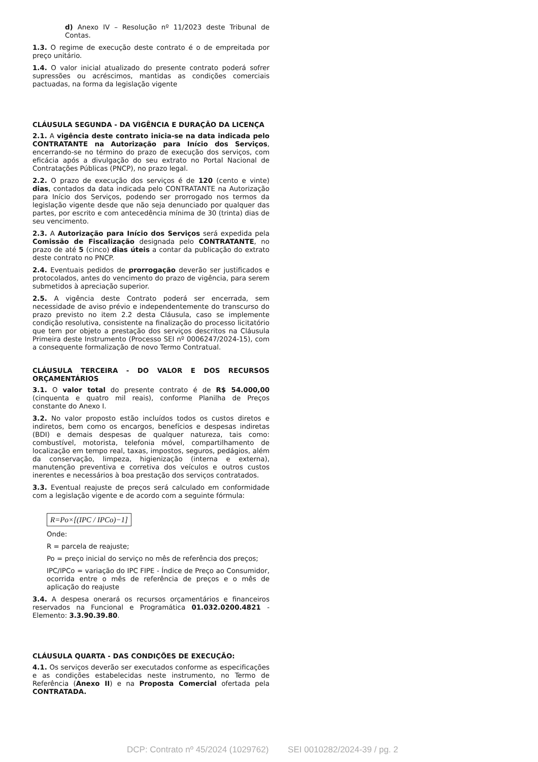d) Anexo IV – Resolução nº 11/2023 deste Tribunal de Contas.
1.3. O regime de execução deste contrato é o de empreitada por preço unitário.
1.4. O valor inicial atualizado do presente contrato poderá sofrer supressões ou acréscimos, mantidas as condições comerciais pactuadas, na forma da legislação vigente
CLÁUSULA SEGUNDA - DA VIGÊNCIA E DURAÇÃO DA LICENÇA
2.1. A vigência deste contrato inicia-se na data indicada pelo CONTRATANTE na Autorização para Início dos Serviços, encerrando-se no término do prazo de execução dos serviços, com eficácia após a divulgação do seu extrato no Portal Nacional de Contratações Públicas (PNCP), no prazo legal.
2.2. O prazo de execução dos serviços é de 120 (cento e vinte) dias, contados da data indicada pelo CONTRATANTE na Autorização para Início dos Serviços, podendo ser prorrogado nos termos da legislação vigente desde que não seja denunciado por qualquer das partes, por escrito e com antecedência mínima de 30 (trinta) dias de seu vencimento.
2.3. A Autorização para Início dos Serviços será expedida pela Comissão de Fiscalização designada pelo CONTRATANTE, no prazo de até 5 (cinco) dias úteis a contar da publicação do extrato deste contrato no PNCP.
2.4. Eventuais pedidos de prorrogação deverão ser justificados e protocolados, antes do vencimento do prazo de vigência, para serem submetidos à apreciação superior.
2.5. A vigência deste Contrato poderá ser encerrada, sem necessidade de aviso prévio e independentemente do transcurso do prazo previsto no item 2.2 desta Cláusula, caso se implemente condição resolutiva, consistente na finalização do processo licitatório que tem por objeto a prestação dos serviços descritos na Cláusula Primeira deste Instrumento (Processo SEI nº 0006247/2024-15), com a consequente formalização de novo Termo Contratual.
CLÁUSULA TERCEIRA - DO VALOR E DOS RECURSOS ORÇAMENTÁRIOS
3.1. O valor total do presente contrato é de R$ 54.000,00 (cinquenta e quatro mil reais), conforme Planilha de Preços constante do Anexo I.
3.2. No valor proposto estão incluídos todos os custos diretos e indiretos, bem como os encargos, benefícios e despesas indiretas (BDI) e demais despesas de qualquer natureza, tais como: combustível, motorista, telefonia móvel, compartilhamento de localização em tempo real, taxas, impostos, seguros, pedágios, além da conservação, limpeza, higienização (interna e externa), manutenção preventiva e corretiva dos veículos e outros custos inerentes e necessários à boa prestação dos serviços contratados.
3.3. Eventual reajuste de preços será calculado em conformidade com a legislação vigente e de acordo com a seguinte fórmula:
R=Po×[(IPC / IPCo)−1]
Onde:
R = parcela de reajuste;
Po = preço inicial do serviço no mês de referência dos preços;
IPC/IPCo = variação do IPC FIPE - Índice de Preço ao Consumidor, ocorrida entre o mês de referência de preços e o mês de aplicação do reajuste
3.4. A despesa onerará os recursos orçamentários e financeiros reservados na Funcional e Programática 01.032.0200.4821 - Elemento: 3.3.90.39.80.
CLÁUSULA QUARTA - DAS CONDIÇÕES DE EXECUÇÃO:
4.1. Os serviços deverão ser executados conforme as especificações e as condições estabelecidas neste instrumento, no Termo de Referência (Anexo II) e na Proposta Comercial ofertada pela CONTRATADA.
DCP: Contrato nº 45/2024 (1029762) SEI 0010282/2024-39 / pg. 2